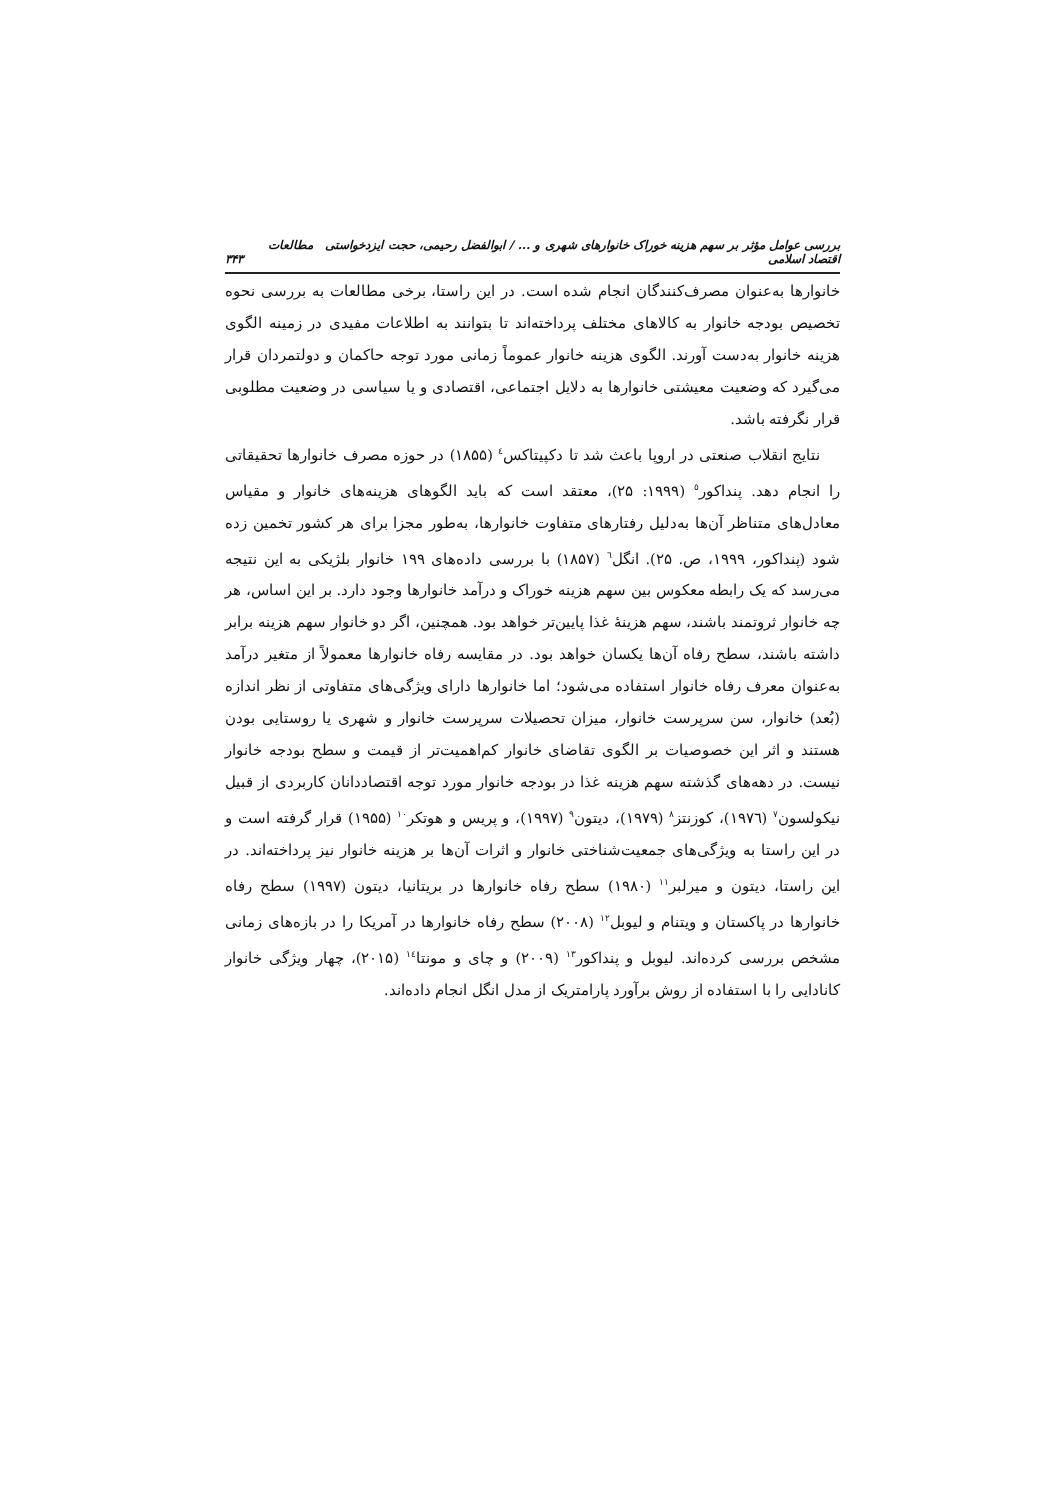بررسی عوامل مؤثر بر سهم هزینه خوراک خانوارهای شهری و ... / ابوالفضل رحیمی، حجت ایزدخواستی مطالعات اقتصاد اسلامی ۳۴۳
خانوارها به‌عنوان مصرف‌کنندگان انجام شده است. در این راستا، برخی مطالعات به بررسی نحوه تخصیص بودجه خانوار به کالاهای مختلف پرداخته‌اند تا بتوانند به اطلاعات مفیدی در زمینه الگوی هزینه خانوار به‌دست آورند. الگوی هزینه خانوار عموماً زمانی مورد توجه حاکمان و دولتمردان قرار می‌گیرد که وضعیت معیشتی خانوارها به دلایل اجتماعی، اقتصادی و یا سیاسی در وضعیت مطلوبی قرار نگرفته باشد.
نتایج انقلاب صنعتی در اروپا باعث شد تا دکپیتاکس<sup>٤</sup> (۱۸۵۵) در حوزه مصرف خانوارها تحقیقاتی را انجام دهد. پنداکور<sup>٥</sup> (۱۹۹۹: ۲۵)، معتقد است که باید الگوهای هزینه‌های خانوار و مقیاس معادل‌های متناظر آن‌ها به‌دلیل رفتارهای متفاوت خانوارها، به‌طور مجزا برای هر کشور تخمین زده شود (پنداکور، ۱۹۹۹، ص. ۲۵). انگل<sup>٦</sup> (۱۸۵۷) با بررسی داده‌های ۱۹۹ خانوار بلژیکی به این نتیجه می‌رسد که یک رابطه معکوس بین سهم هزینه خوراک و درآمد خانوارها وجود دارد. بر این اساس، هر چه خانوار ثروتمند باشند، سهم هزینهٔ غذا پایین‌تر خواهد بود. همچنین، اگر دو خانوار سهم هزینه برابر داشته باشند، سطح رفاه آن‌ها یکسان خواهد بود. در مقایسه رفاه خانوارها معمولاً از متغیر درآمد به‌عنوان معرف رفاه خانوار استفاده می‌شود؛ اما خانوارها دارای ویژگی‌های متفاوتی از نظر اندازه (بُعد) خانوار، سن سرپرست خانوار، میزان تحصیلات سرپرست خانوار و شهری یا روستایی بودن هستند و اثر این خصوصیات بر الگوی تقاضای خانوار کم‌اهمیت‌تر از قیمت و سطح بودجه خانوار نیست. در دهه‌های گذشته سهم هزینه غذا در بودجه خانوار مورد توجه اقتصاددانان کاربردی از قبیل نیکولسون<sup>٧</sup> (۱۹۷٦)، کوزنتز<sup>٨</sup> (۱۹۷۹)، دیتون<sup>٩</sup> (۱۹۹۷)، و پریس و هوتکر<sup>١٠</sup> (۱۹۵۵) قرار گرفته است و در این راستا به ویژگی‌های جمعیت‌شناختی خانوار و اثرات آن‌ها بر هزینه خانوار نیز پرداخته‌اند. در این راستا، دیتون و میرلبر<sup>١١</sup> (۱۹۸۰) سطح رفاه خانوارها در بریتانیا، دیتون (۱۹۹۷) سطح رفاه خانوارها در پاکستان و ویتنام و لیوبل<sup>١٢</sup> (۲۰۰۸) سطح رفاه خانوارها در آمریکا را در بازه‌های زمانی مشخص بررسی کرده‌اند. لیوبل و پنداکور<sup>١٣</sup> (۲۰۰۹) و چای و مونتا<sup>١٤</sup> (۲۰۱۵)، چهار ویژگی خانوار کانادایی را با استفاده از روش برآورد پارامتریک از مدل انگل انجام داده‌اند.